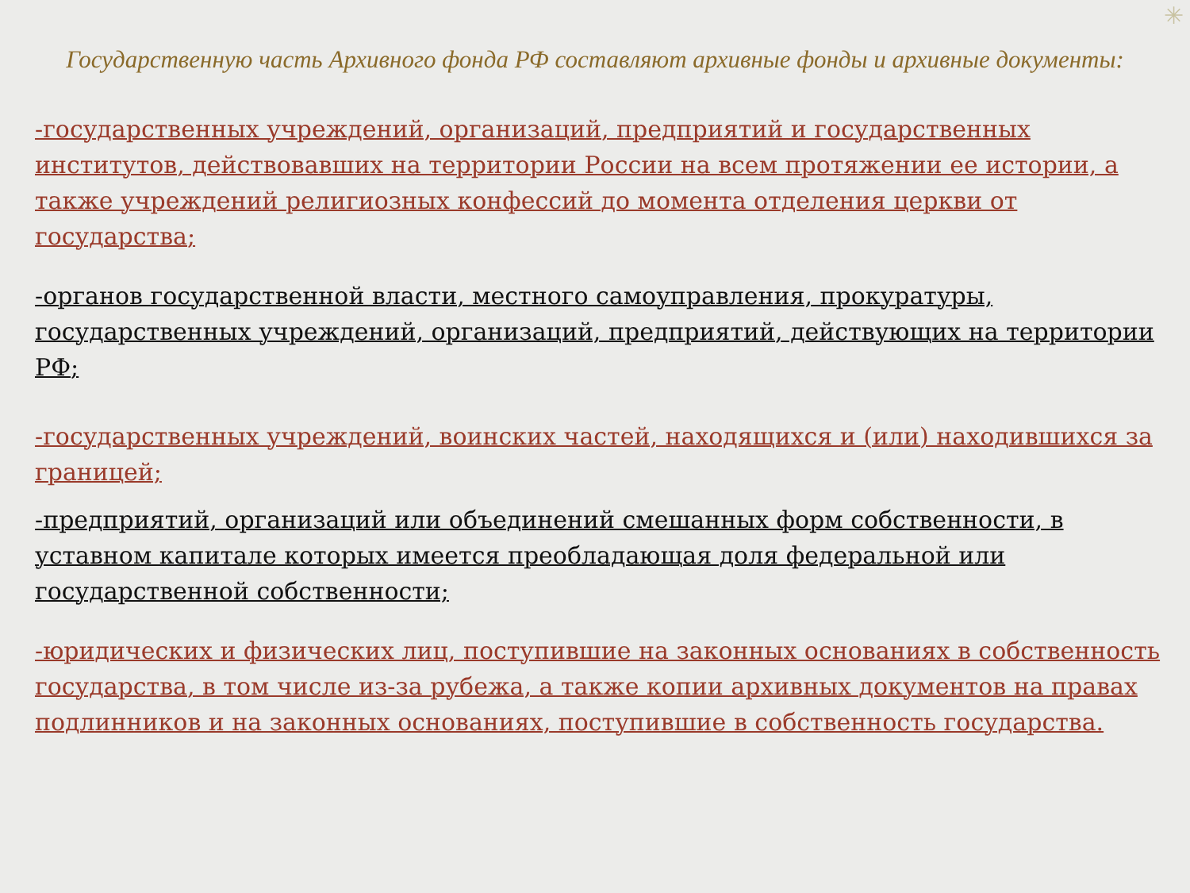✳
Государственную часть Архивного фонда РФ составляют архивные фонды и архивные документы:
-государственных учреждений, организаций, предприятий и государственных институтов, действовавших на территории России на всем протяжении ее истории, а также учреждений религиозных конфессий до момента отделения церкви от государства;
-органов государственной власти, местного самоуправления, прокуратуры, государственных учреждений, организаций, предприятий, действующих на территории РФ;
-государственных учреждений, воинских частей, находящихся и (или) находившихся за границей;
-предприятий, организаций или объединений смешанных форм собственности, в уставном капитале которых имеется преобладающая доля федеральной или государственной собственности;
-юридических и физических лиц, поступившие на законных основаниях в собственность государства, в том числе из-за рубежа, а также копии архивных документов на правах подлинников и на законных основаниях, поступившие в собственность государства.